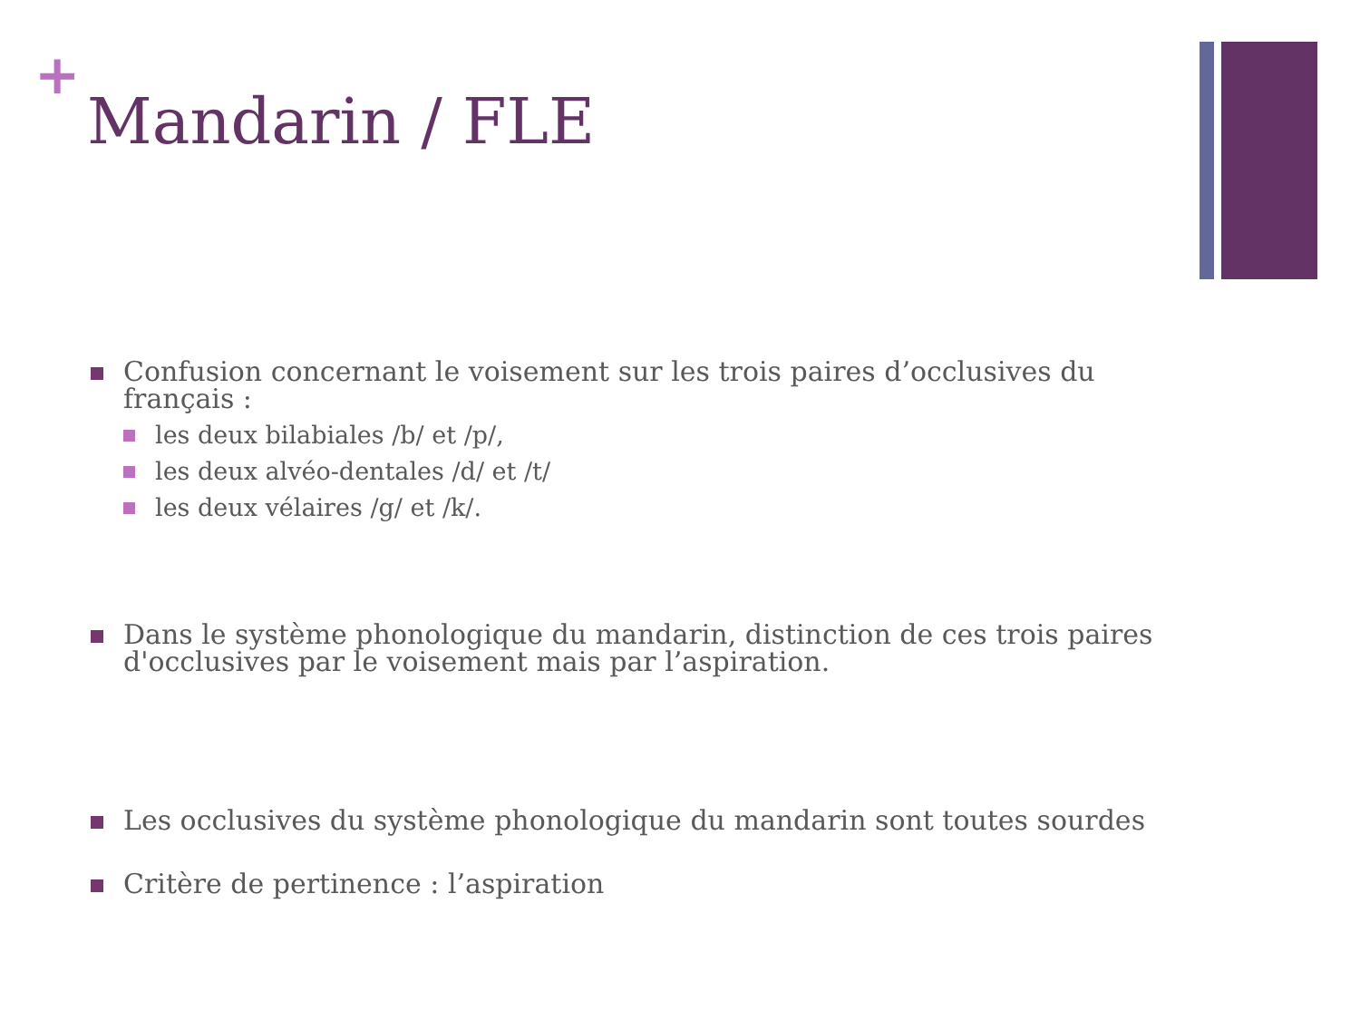+
Mandarin / FLE
Confusion concernant le voisement sur les trois paires d’occlusives du français :
les deux bilabiales /b/ et /p/,
les deux alvéo-dentales /d/ et /t/
les deux vélaires /g/ et /k/.
Dans le système phonologique du mandarin, distinction de ces trois paires d'occlusives par le voisement mais par l’aspiration.
Les occlusives du système phonologique du mandarin sont toutes sourdes
Critère de pertinence : l’aspiration